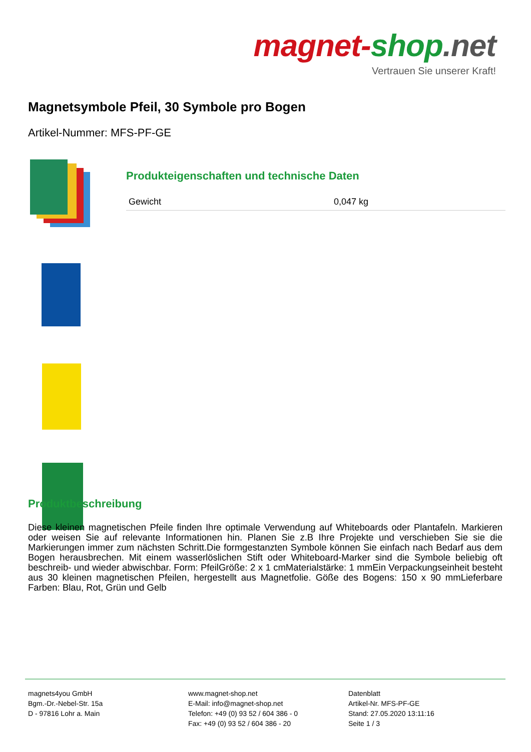magnet-shop.net
Vertrauen Sie unserer Kraft!
Magnetsymbole Pfeil, 30 Symbole pro Bogen
Artikel-Nummer: MFS-PF-GE
Produkteigenschaften und technische Daten
| Gewicht | 0,047 kg |
Produktbeschreibung
Diese kleinen magnetischen Pfeile finden Ihre optimale Verwendung auf Whiteboards oder Plantafeln. Markieren oder weisen Sie auf relevante Informationen hin. Planen Sie z.B Ihre Projekte und verschieben Sie sie die Markierungen immer zum nächsten Schritt.Die formgestanzten Symbole können Sie einfach nach Bedarf aus dem Bogen herausbrechen. Mit einem wasserlöslichen Stift oder Whiteboard-Marker sind die Symbole beliebig oft beschreib- und wieder abwischbar. Form: PfeilGröße: 2 x 1 cmMaterialstärke: 1 mmEin Verpackungseinheit besteht aus 30 kleinen magnetischen Pfeilen, hergestellt aus Magnetfolie. Göße des Bogens: 150 x 90 mmLieferbare Farben: Blau, Rot, Grün und Gelb
magnets4you GmbH
Bgm.-Dr.-Nebel-Str. 15a
D - 97816 Lohr a. Main
www.magnet-shop.net
E-Mail: info@magnet-shop.net
Telefon: +49 (0) 93 52 / 604 386 - 0
Fax: +49 (0) 93 52 / 604 386 - 20
Datenblatt
Artikel-Nr. MFS-PF-GE
Stand: 27.05.2020 13:11:16
Seite 1 / 3